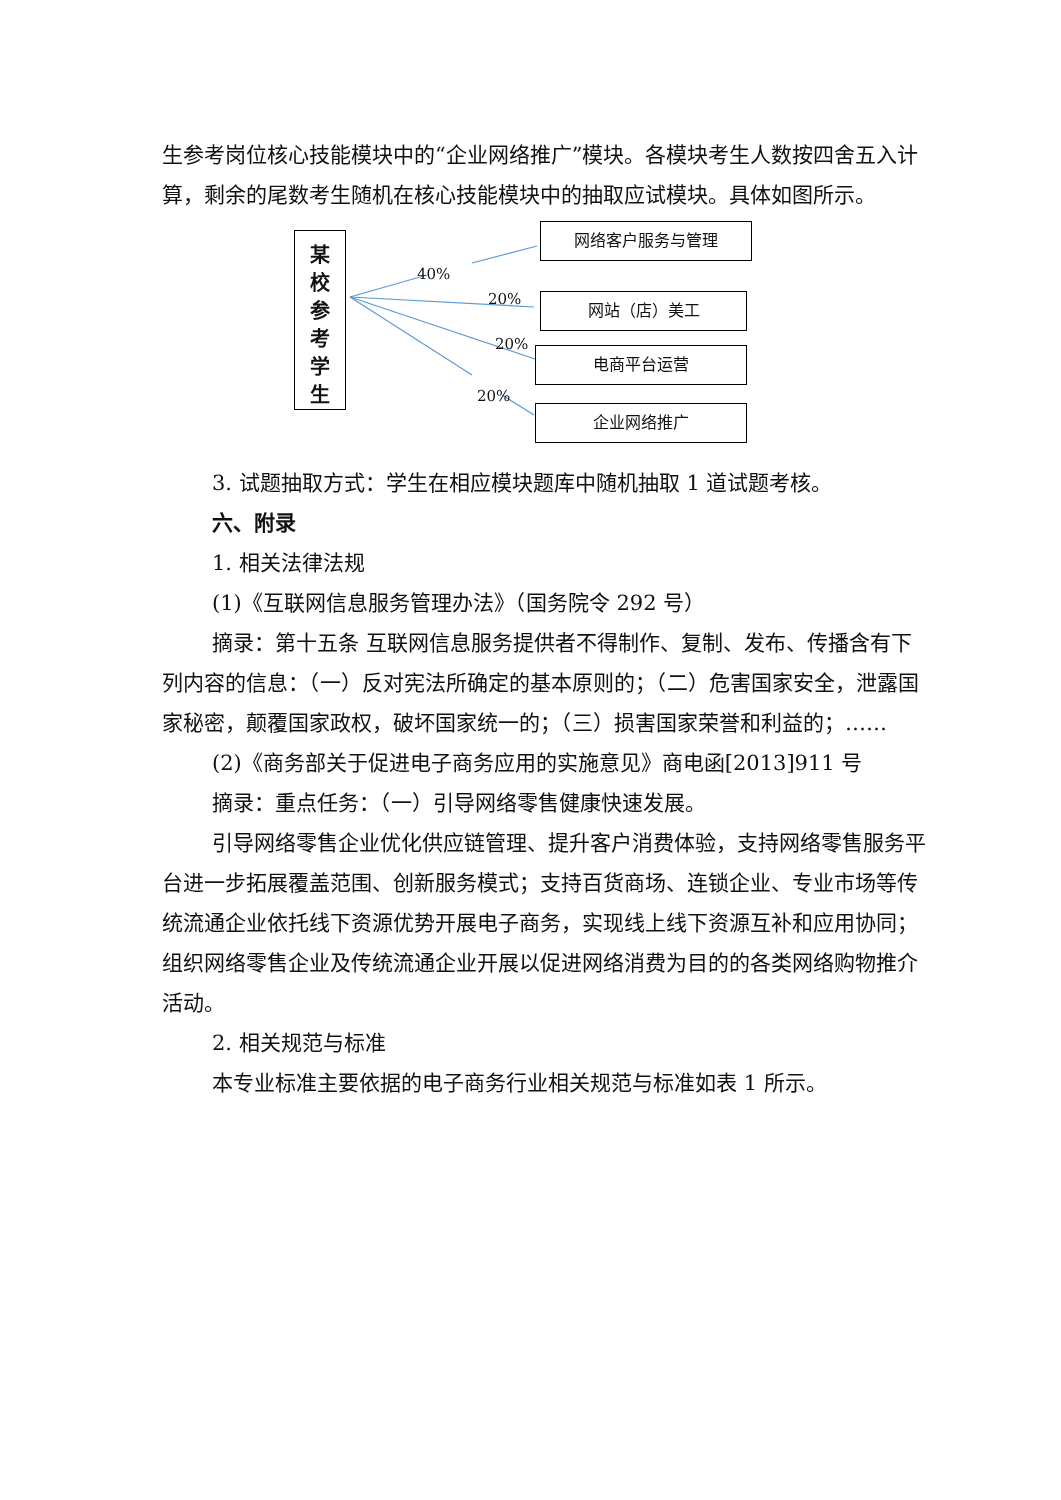生参考岗位核心技能模块中的“企业网络推广”模块。各模块考生人数按四舍五入计算，剩余的尾数考生随机在核心技能模块中的抽取应试模块。具体如图所示。
某
校
参
考
学
生
40%
20%
20%
20%
网络客户服务与管理
网站（店）美工
电商平台运营
企业网络推广
3. 试题抽取方式：学生在相应模块题库中随机抽取 1 道试题考核。
六、附录
1. 相关法律法规
(1)《互联网信息服务管理办法》（国务院令 292 号）
摘录：第十五条 互联网信息服务提供者不得制作、复制、发布、传播含有下列内容的信息：（一）反对宪法所确定的基本原则的；（二）危害国家安全，泄露国家秘密，颠覆国家政权，破坏国家统一的；（三）损害国家荣誉和利益的；……
(2)《商务部关于促进电子商务应用的实施意见》商电函[2013]911 号
摘录：重点任务：（一）引导网络零售健康快速发展。
引导网络零售企业优化供应链管理、提升客户消费体验，支持网络零售服务平台进一步拓展覆盖范围、创新服务模式；支持百货商场、连锁企业、专业市场等传统流通企业依托线下资源优势开展电子商务，实现线上线下资源互补和应用协同；组织网络零售企业及传统流通企业开展以促进网络消费为目的的各类网络购物推介活动。
2. 相关规范与标准
本专业标准主要依据的电子商务行业相关规范与标准如表 1 所示。